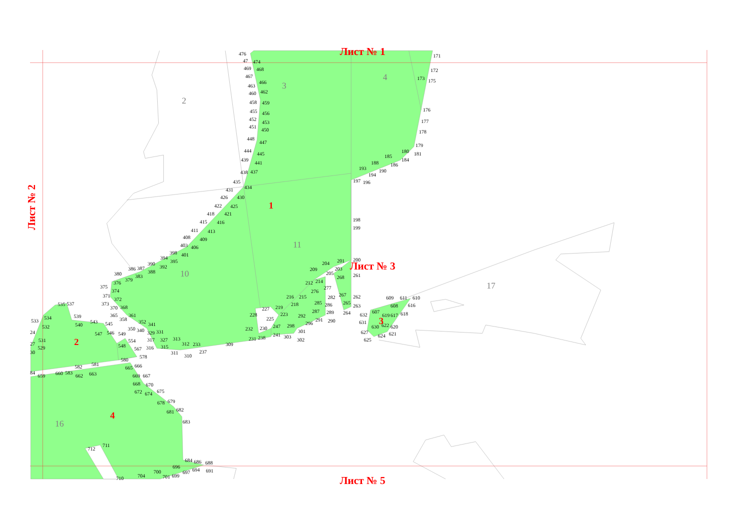Лист № 1
Лист № 2
Лист № 3
Лист № 5
2
3
4
1
11
10
17
3
2
4
16
476
474
468
467
466
462
459
456
453
450
447
445
441
437
434
430
425
421
416
413
409
406
401
395
392
388
383
379
376
374
372
368
361
352
341
331
327
313
312
233
309
231
238
230
232
228
227
219
223
225
247
241
303
301
302
298
296
292
291
290
287
289
285
286
282
276
277
216
215
218
212
214
209
204
201
200
203
205
268
261
267
262
265
263
264
198
199
197
196
194
193
190
188
186
185
184
180
181
179
178
177
176
173
175
172
171
609
611
610
608
616
607
619
617
618
632
631
630
622
620
627
624
621
625
533
534
532
24
531
27
529
30
535
537
539
540
543
545
546
547
549
554
548
567
578
350
340
329
317
316
315
311
310
237
375
371
373
370
365
358
380
386
387
390
394
398
403
408
411
415
418
422
426
431
435
438
439
444
448
451
452
455
458
460
463
469
47
580
665
666
581
582
583
660
84
659
662
663
669
667
668
670
672
674
675
678
679
681
682
683
684
686
688
691
694
697
696
699
701
700
704
710
712
711